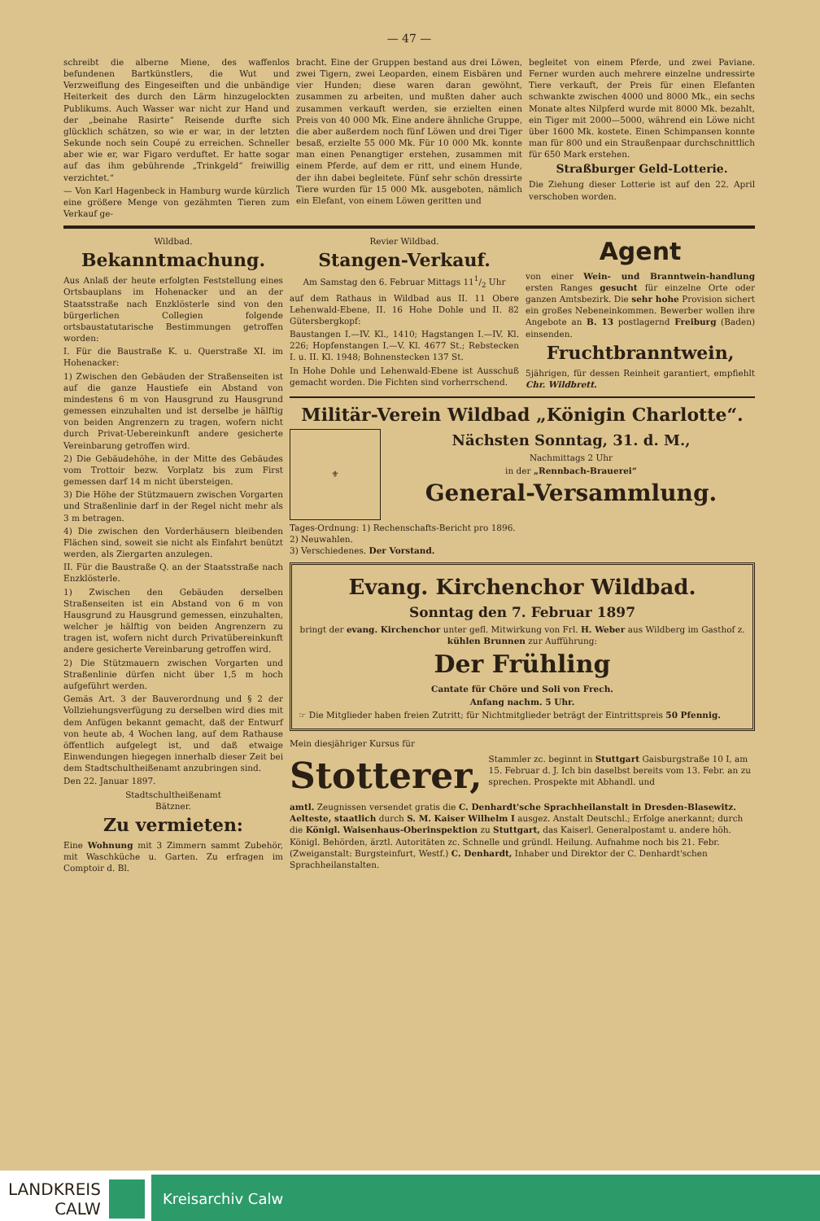— 47 —
schreibt die alberne Miene, des waffenlos befundenen Bartkünstlers, die Wut und Verzweiflung des Eingeseiften und die unbändige Heiterkeit des durch den Lärm hinzugelockten Publikums. Auch Wasser war nicht zur Hand und der „beinahe Rasirte“ Reisende durfte sich glücklich schätzen, so wie er war, in der letzten Sekunde noch sein Coupé zu erreichen. Schneller aber wie er, war Figaro verduftet. Er hatte sogar auf das ihm gebührende „Trinkgeld“ freiwillig verzichtet.“
— Von Karl Hagenbeck in Hamburg wurde kürzlich eine größere Menge von gezähmten Tieren zum Verkauf ge-
bracht. Eine der Gruppen bestand aus drei Löwen, zwei Tigern, zwei Leoparden, einem Eisbären und vier Hunden; diese waren daran gewöhnt, zusammen zu arbeiten, und mußten daher auch zusammen verkauft werden, sie erzielten einen Preis von 40 000 Mk. Eine andere ähnliche Gruppe, die aber außerdem noch fünf Löwen und drei Tiger besaß, erzielte 55 000 Mk. Für 10 000 Mk. konnte man einen Penangtiger erstehen, zusammen mit einem Pferde, auf dem er ritt, und einem Hunde, der ihn dabei begleitete. Fünf sehr schön dressirte Tiere wurden für 15 000 Mk. ausgeboten, nämlich ein Elefant, von einem Löwen geritten und
begleitet von einem Pferde, und zwei Paviane. Ferner wurden auch mehrere einzelne undressirte Tiere verkauft, der Preis für einen Elefanten schwankte zwischen 4000 und 8000 Mk., ein sechs Monate altes Nilpferd wurde mit 8000 Mk. bezahlt, ein Tiger mit 2000—5000, während ein Löwe nicht über 1600 Mk. kostete. Einen Schimpansen konnte man für 800 und ein Straußenpaar durchschnittlich für 650 Mark erstehen.
Straßburger Geld-Lotterie.
Die Ziehung dieser Lotterie ist auf den 22. April verschoben worden.
Wildbad.
Bekanntmachung.
Aus Anlaß der heute erfolgten Feststellung eines Ortsbauplans im Hohenacker und an der Staatsstraße nach Enzklösterle sind von den bürgerlichen Collegien folgende ortsbaustatutarische Bestimmungen getroffen worden:
I. Für die Baustraße K. u. Querstraße XI. im Hohenacker:
1) Zwischen den Gebäuden der Straßenseiten ist auf die ganze Haustiefe ein Abstand von mindestens 6 m von Hausgrund zu Hausgrund gemessen einzuhalten und ist derselbe je hälftig von beiden Angrenzern zu tragen, wofern nicht durch Privat-Uebereinkunft andere gesicherte Vereinbarung getroffen wird.
2) Die Gebäudehöhe, in der Mitte des Gebäudes vom Trottoir bezw. Vorplatz bis zum First gemessen darf 14 m nicht übersteigen.
3) Die Höhe der Stützmauern zwischen Vorgarten und Straßenlinie darf in der Regel nicht mehr als 3 m betragen.
4) Die zwischen den Vorderhäusern bleibenden Flächen sind, soweit sie nicht als Einfahrt benützt werden, als Ziergarten anzulegen.
II. Für die Baustraße Q. an der Staatsstraße nach Enzklösterle.
1) Zwischen den Gebäuden derselben Straßenseiten ist ein Abstand von 6 m von Hausgrund zu Hausgrund gemessen, einzuhalten, welcher je hälftig von beiden Angrenzern zu tragen ist, wofern nicht durch Privatübereinkunft andere gesicherte Vereinbarung getroffen wird.
2) Die Stützmauern zwischen Vorgarten und Straßenlinie dürfen nicht über 1,5 m hoch aufgeführt werden.
Gemäs Art. 3 der Bauverordnung und § 2 der Vollziehungsverfügung zu derselben wird dies mit dem Anfügen bekannt gemacht, daß der Entwurf von heute ab, 4 Wochen lang, auf dem Rathause öffentlich aufgelegt ist, und daß etwaige Einwendungen hiegegen innerhalb dieser Zeit bei dem Stadtschultheißenamt anzubringen sind.
Den 22. Januar 1897.
Stadtschultheißenamt
Bätzner.
Zu vermieten:
Eine Wohnung mit 3 Zimmern sammt Zubehör, mit Waschküche u. Garten. Zu erfragen im Comptoir d. Bl.
Revier Wildbad.
Stangen-Verkauf.
Am Samstag den 6. Februar Mittags 111/2 Uhr
auf dem Rathaus in Wildbad aus II. 11 Obere Lehenwald-Ebene, II. 16 Hohe Dohle und II. 82 Gütersbergkopf:
Baustangen I.—IV. Kl., 1410; Hagstangen I.—IV. Kl. 226; Hopfenstangen I.—V. Kl. 4677 St.; Rebstecken I. u. II. Kl. 1948; Bohnenstecken 137 St.
In Hohe Dohle und Lehenwald-Ebene ist Ausschuß gemacht worden. Die Fichten sind vorherrschend.
Agent
von einer Wein- und Branntwein-handlung ersten Ranges gesucht für einzelne Orte oder ganzen Amtsbezirk. Die sehr hohe Provision sichert ein großes Nebeneinkommen. Bewerber wollen ihre Angebote an B. 13 postlagernd Freiburg (Baden) einsenden.
Fruchtbranntwein,
5jährigen, für dessen Reinheit garantiert, empfiehlt Chr. Wildbrett.
Militär-Verein Wildbad „Königin Charlotte“.
⚜
Nächsten Sonntag, 31. d. M.,
Nachmittags 2 Uhr
in der „Rennbach-Brauerei“
General-Versammlung.
Tages-Ordnung: 1) Rechenschafts-Bericht pro 1896.
2) Neuwahlen.
3) Verschiedenes. Der Vorstand.
Evang. Kirchenchor Wildbad.
Sonntag den 7. Februar 1897
bringt der evang. Kirchenchor unter gefl. Mitwirkung von Frl. H. Weber aus Wildberg im Gasthof z. kühlen Brunnen zur Aufführung:
Der Frühling
Cantate für Chöre und Soli von Frech.
Anfang nachm. 5 Uhr.
☞ Die Mitglieder haben freien Zutritt; für Nichtmitglieder beträgt der Eintrittspreis 50 Pfennig.
Mein diesjähriger Kursus für
Stotterer,
Stammler zc. beginnt in Stuttgart Gaisburgstraße 10 I, am 15. Februar d. J. Ich bin daselbst bereits vom 13. Febr. an zu sprechen. Prospekte mit Abhandl. und
amtl. Zeugnissen versendet gratis die C. Denhardt'sche Sprachheilanstalt in Dresden-Blasewitz. Aelteste, staatlich durch S. M. Kaiser Wilhelm I ausgez. Anstalt Deutschl.; Erfolge anerkannt; durch die Königl. Waisenhaus-Oberinspektion zu Stuttgart, das Kaiserl. Generalpostamt u. andere höh. Königl. Behörden, ärztl. Autoritäten zc. Schnelle und gründl. Heilung. Aufnahme noch bis 21. Febr. (Zweiganstalt: Burgsteinfurt, Westf.) C. Denhardt, Inhaber und Direktor der C. Denhardt'schen Sprachheilanstalten.
LANDKREIS
CALW
Kreisarchiv Calw